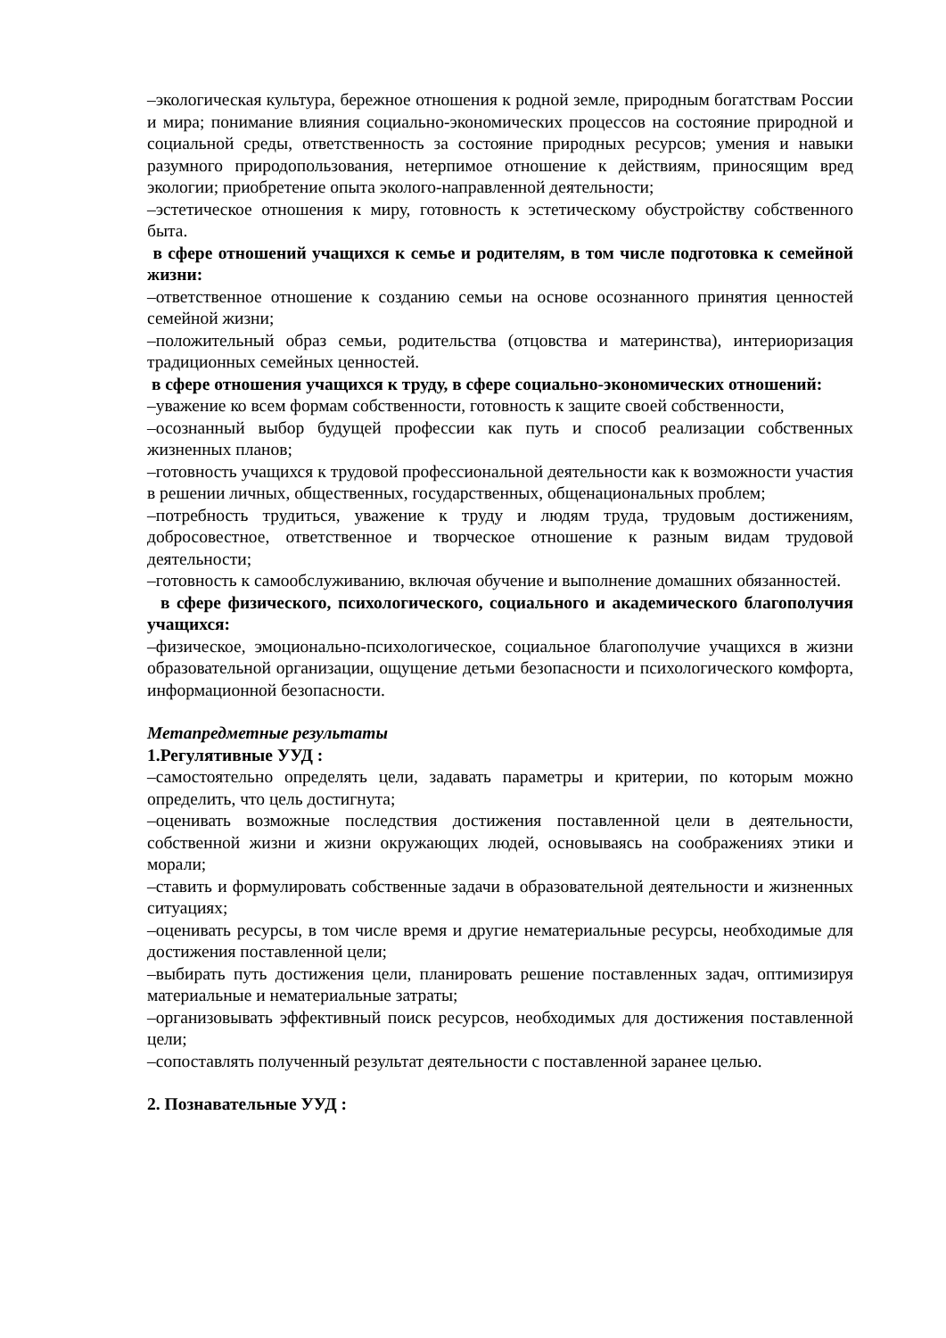–экологическая культура, бережное отношения к родной земле, природным богатствам России и мира; понимание влияния социально-экономических процессов на состояние природной и социальной среды, ответственность за состояние природных ресурсов; умения и навыки разумного природопользования, нетерпимое отношение к действиям, приносящим вред экологии; приобретение опыта эколого-направленной деятельности;
–эстетическое отношения к миру, готовность к эстетическому обустройству собственного быта.
в сфере отношений учащихся к семье и родителям, в том числе подготовка к семейной жизни:
–ответственное отношение к созданию семьи на основе осознанного принятия ценностей семейной жизни;
–положительный образ семьи, родительства (отцовства и материнства), интериоризация традиционных семейных ценностей.
в сфере отношения учащихся к труду, в сфере социально-экономических отношений:
–уважение ко всем формам собственности, готовность к защите своей собственности,
–осознанный выбор будущей профессии как путь и способ реализации собственных жизненных планов;
–готовность учащихся к трудовой профессиональной деятельности как к возможности участия в решении личных, общественных, государственных, общенациональных проблем;
–потребность трудиться, уважение к труду и людям труда, трудовым достижениям, добросовестное, ответственное и творческое отношение к разным видам трудовой деятельности;
–готовность к самообслуживанию, включая обучение и выполнение домашних обязанностей.
в сфере физического, психологического, социального и академического благополучия учащихся:
–физическое, эмоционально-психологическое, социальное благополучие учащихся в жизни образовательной организации, ощущение детьми безопасности и психологического комфорта, информационной безопасности.
Метапредметные результаты
1.Регулятивные УУД :
–самостоятельно определять цели, задавать параметры и критерии, по которым можно определить, что цель достигнута;
–оценивать возможные последствия достижения поставленной цели в деятельности, собственной жизни и жизни окружающих людей, основываясь на соображениях этики и морали;
–ставить и формулировать собственные задачи в образовательной деятельности и жизненных ситуациях;
–оценивать ресурсы, в том числе время и другие нематериальные ресурсы, необходимые для достижения поставленной цели;
–выбирать путь достижения цели, планировать решение поставленных задач, оптимизируя материальные и нематериальные затраты;
–организовывать эффективный поиск ресурсов, необходимых для достижения поставленной цели;
–сопоставлять полученный результат деятельности с поставленной заранее целью.
2. Познавательные УУД :